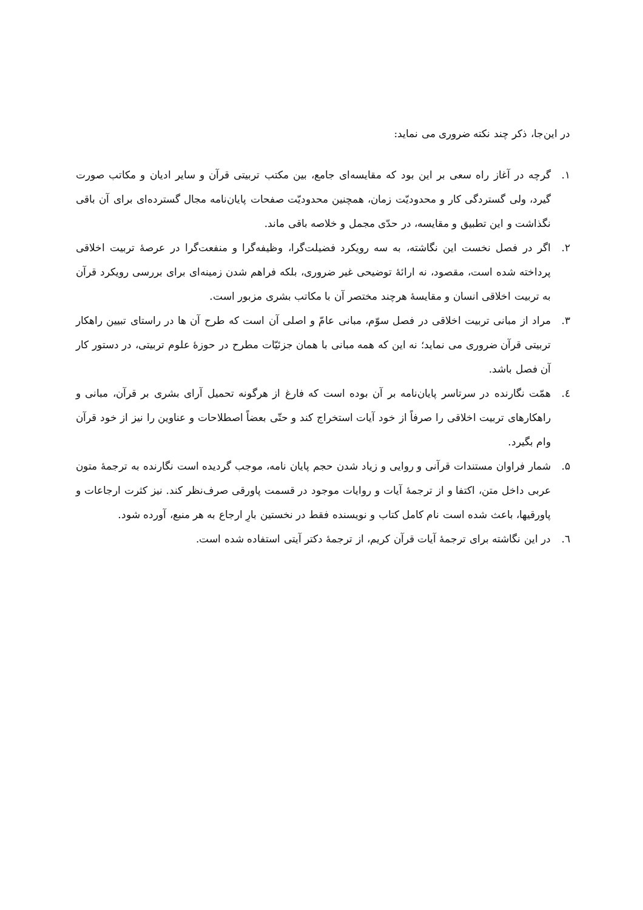در این‌جا، ذکر چند نکته ضروری می نماید:
۱. گرچه در آغاز راه سعی بر این بود که مقایسه‌ای جامع، بین مکتب تربیتی قرآن و سایر ادیان و مکاتب صورت گیرد، ولی گستردگی کار و محدودیّت زمان، همچنین محدودیّت صفحات پایان‌نامه مجال گسترده‌ای برای آن باقی نگذاشت و این تطبیق و مقایسه، در حدّی مجمل و خلاصه باقی ماند.
۲. اگر در فصل نخست این نگاشته، به سه رویکرد فضیلت‌گرا، وظیفه‌گرا و منفعت‌گرا در عرصهٔ تربیت اخلاقی پرداخته شده است، مقصود، نه ارائهٔ توضیحی غیر ضروری، بلکه فراهم شدن زمینه‌ای برای بررسی رویکرد قرآن به تربیت اخلاقی انسان و مقایسهٔ هرچند مختصر آن با مکاتب بشری مزبور است.
۳. مراد از مبانی تربیت اخلاقی در فصل سوّم، مبانی عامّ و اصلی آن است که طرح آن ها در راستای تبیین راهکار تربیتی قرآن ضروری می نماید؛ نه این که همه مبانی با همان جزئیّات مطرح در حوزهٔ علوم تربیتی، در دستور کار آن فصل باشد.
٤. همّت نگارنده در سرتاسر پایان‌نامه بر آن بوده است که فارغ از هرگونه تحمیل آرای بشری بر قرآن، مبانی و راهکارهای تربیت اخلاقی را صرفاً از خود آیات استخراج کند و حتّی بعضاً اصطلاحات و عناوین را نیز از خود قرآن وام بگیرد.
۵. شمار فراوان مستندات قرآنی و روایی و زیاد شدن حجم پایان نامه، موجب گردیده است نگارنده به ترجمهٔ متون عربی داخل متن، اکتفا و از ترجمهٔ آیات و روایات موجود در قسمت پاورقی صرف‌نظر کند. نیز کثرت ارجاعات و پاورقیها، باعث شده است نام کامل کتاب و نویسنده فقط در نخستین بارِ ارجاع به هر منبع، آورده شود.
٦. در این نگاشته برای ترجمهٔ آیات قرآن کریم، از ترجمهٔ دکتر آیتی استفاده شده است.